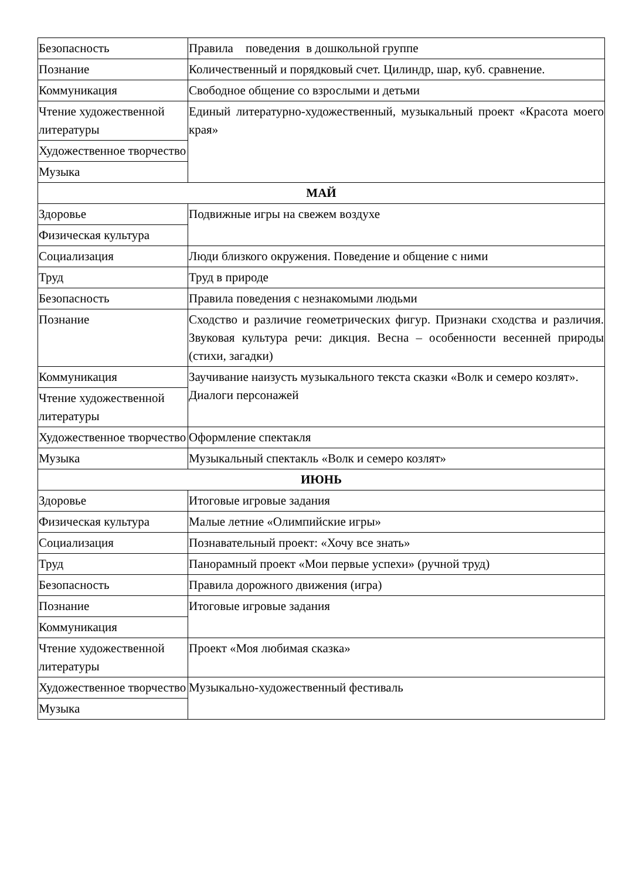| Безопасность | Правила поведения в дошкольной группе |
| Познание | Количественный и порядковый счет. Цилиндр, шар, куб. сравнение. |
| Коммуникация | Свободное общение со взрослыми и детьми |
| Чтение художественной литературы | Единый литературно-художественный, музыкальный проект «Красота моего края» |
| Художественное творчество | |
| Музыка | |
| МАЙ | |
| Здоровье | Подвижные игры на свежем воздухе |
| Физическая культура | |
| Социализация | Люди близкого окружения. Поведение и общение с ними |
| Труд | Труд в природе |
| Безопасность | Правила поведения с незнакомыми людьми |
| Познание | Сходство и различие геометрических фигур. Признаки сходства и различия. Звуковая культура речи: дикция. Весна – особенности весенней природы (стихи, загадки) |
| Коммуникация | Заучивание наизусть музыкального текста сказки «Волк и семеро козлят». Диалоги персонажей |
| Чтение художественной литературы | |
| Художественное творчество | Оформление спектакля |
| Музыка | Музыкальный спектакль «Волк и семеро козлят» |
| ИЮНЬ | |
| Здоровье | Итоговые игровые задания |
| Физическая культура | Малые летние «Олимпийские игры» |
| Социализация | Познавательный проект: «Хочу все знать» |
| Труд | Панорамный проект «Мои первые успехи» (ручной труд) |
| Безопасность | Правила дорожного движения (игра) |
| Познание | Итоговые игровые задания |
| Коммуникация | |
| Чтение художественной литературы | Проект «Моя любимая сказка» |
| Художественное творчество | Музыкально-художественный фестиваль |
| Музыка | |